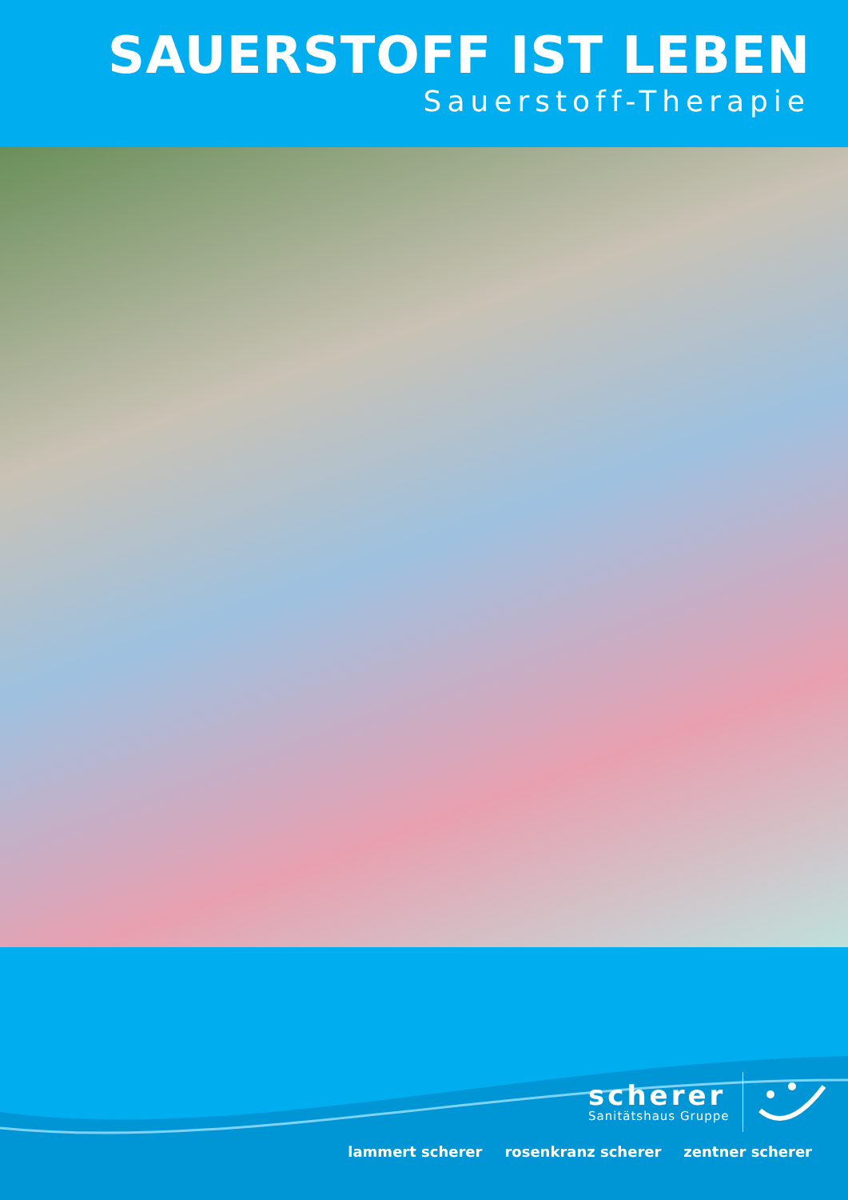SAUERSTOFF IST LEBEN
Sauerstoff-Therapie
scherer
Sanitätshaus Gruppe
lammert scherer rosenkranz scherer zentner scherer